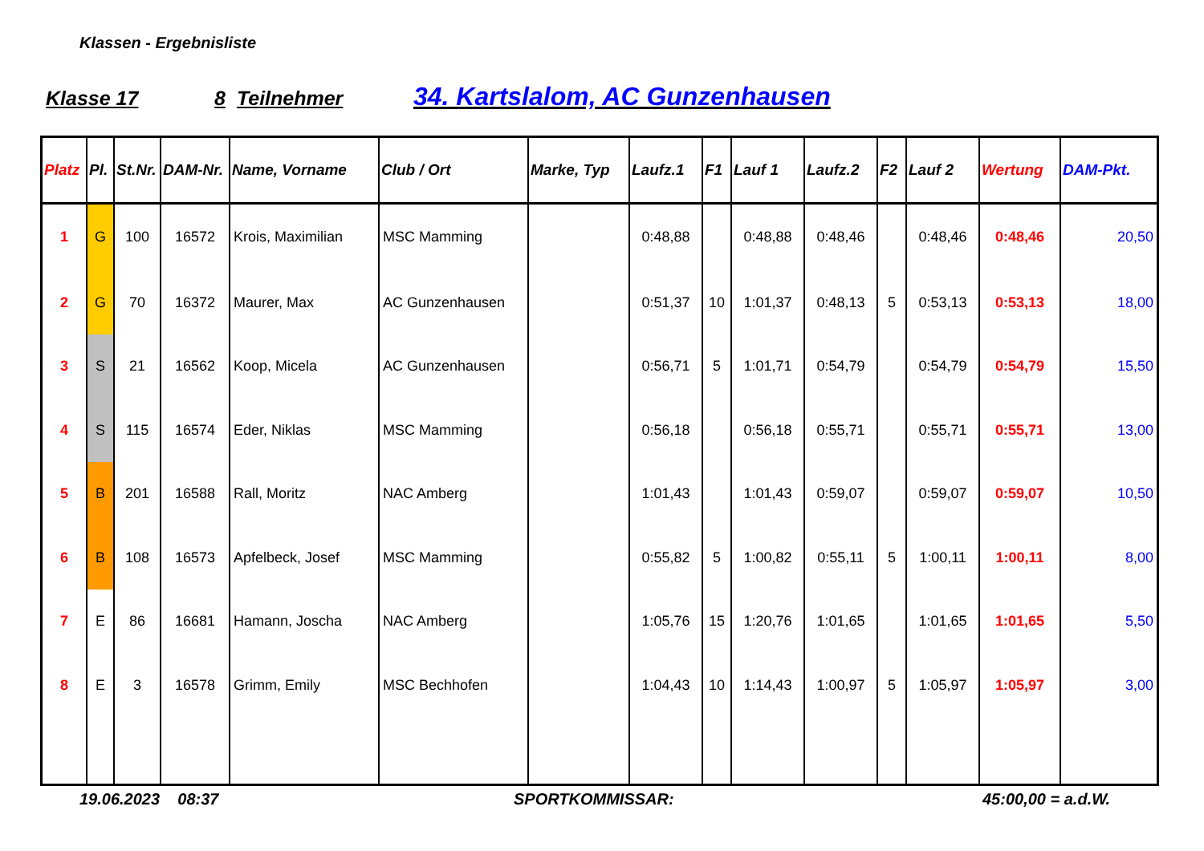Klassen - Ergebnisliste
Klasse 17 8 Teilnehmer 34. Kartslalom, AC Gunzenhausen
| Platz | Pl. | St.Nr. | DAM-Nr. | Name, Vorname | Club / Ort | Marke, Typ | Laufz.1 | F1 | Lauf 1 | Laufz.2 | F2 | Lauf 2 | Wertung | DAM-Pkt. |
| --- | --- | --- | --- | --- | --- | --- | --- | --- | --- | --- | --- | --- | --- | --- |
| 1 | G | 100 | 16572 | Krois, Maximilian | MSC Mamming | | 0:48,88 | | 0:48,88 | 0:48,46 | | 0:48,46 | 0:48,46 | 20,50 |
| 2 | G | 70 | 16372 | Maurer, Max | AC Gunzenhausen | | 0:51,37 | 10 | 1:01,37 | 0:48,13 | 5 | 0:53,13 | 0:53,13 | 18,00 |
| 3 | S | 21 | 16562 | Koop, Micela | AC Gunzenhausen | | 0:56,71 | 5 | 1:01,71 | 0:54,79 | | 0:54,79 | 0:54,79 | 15,50 |
| 4 | S | 115 | 16574 | Eder, Niklas | MSC Mamming | | 0:56,18 | | 0:56,18 | 0:55,71 | | 0:55,71 | 0:55,71 | 13,00 |
| 5 | B | 201 | 16588 | Rall, Moritz | NAC Amberg | | 1:01,43 | | 1:01,43 | 0:59,07 | | 0:59,07 | 0:59,07 | 10,50 |
| 6 | B | 108 | 16573 | Apfelbeck, Josef | MSC Mamming | | 0:55,82 | 5 | 1:00,82 | 0:55,11 | 5 | 1:00,11 | 1:00,11 | 8,00 |
| 7 | E | 86 | 16681 | Hamann, Joscha | NAC Amberg | | 1:05,76 | 15 | 1:20,76 | 1:01,65 | | 1:01,65 | 1:01,65 | 5,50 |
| 8 | E | 3 | 16578 | Grimm, Emily | MSC Bechhofen | | 1:04,43 | 10 | 1:14,43 | 1:00,97 | 5 | 1:05,97 | 1:05,97 | 3,00 |
19.06.2023 08:37 SPORTKOMMISSAR: 45:00,00 = a.d.W.